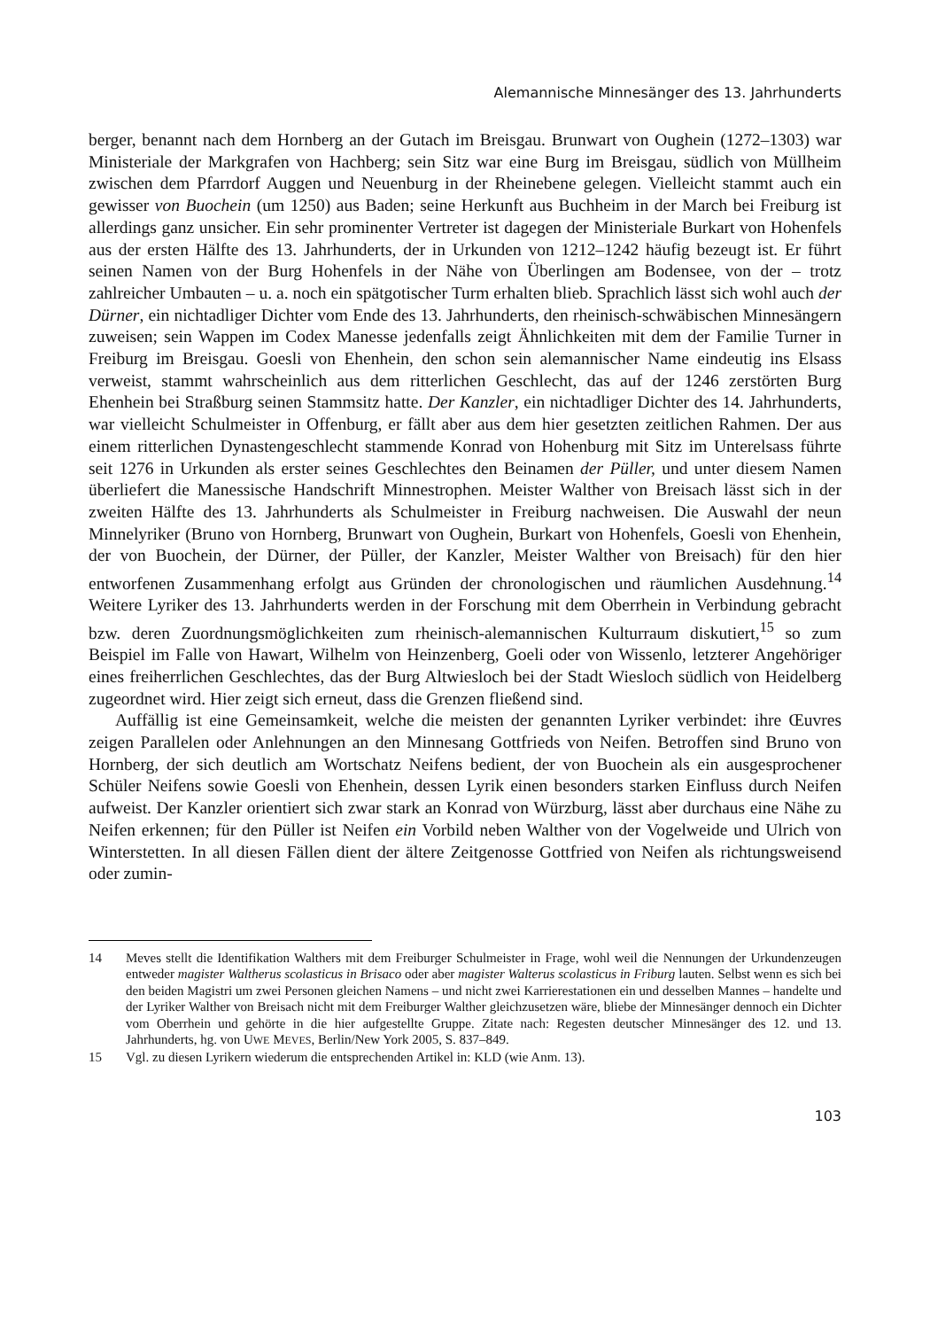Alemannische Minnesänger des 13. Jahrhunderts
berger, benannt nach dem Hornberg an der Gutach im Breisgau. Brunwart von Oughein (1272–1303) war Ministeriale der Markgrafen von Hachberg; sein Sitz war eine Burg im Breisgau, südlich von Müllheim zwischen dem Pfarrdorf Auggen und Neuenburg in der Rheinebene gelegen. Vielleicht stammt auch ein gewisser von Buochein (um 1250) aus Baden; seine Herkunft aus Buchheim in der March bei Freiburg ist allerdings ganz unsicher. Ein sehr prominenter Vertreter ist dagegen der Ministeriale Burkart von Hohenfels aus der ersten Hälfte des 13. Jahrhunderts, der in Urkunden von 1212–1242 häufig bezeugt ist. Er führt seinen Namen von der Burg Hohenfels in der Nähe von Überlingen am Bodensee, von der – trotz zahlreicher Umbauten – u. a. noch ein spätgotischer Turm erhalten blieb. Sprachlich lässt sich wohl auch der Dürner, ein nichtadliger Dichter vom Ende des 13. Jahrhunderts, den rheinisch-schwäbischen Minnesängern zuweisen; sein Wappen im Codex Manesse jedenfalls zeigt Ähnlichkeiten mit dem der Familie Turner in Freiburg im Breisgau. Goesli von Ehenhein, den schon sein alemannischer Name eindeutig ins Elsass verweist, stammt wahrscheinlich aus dem ritterlichen Geschlecht, das auf der 1246 zerstörten Burg Ehenhein bei Straßburg seinen Stammsitz hatte. Der Kanzler, ein nichtadliger Dichter des 14. Jahrhunderts, war vielleicht Schulmeister in Offenburg, er fällt aber aus dem hier gesetzten zeitlichen Rahmen. Der aus einem ritterlichen Dynastengeschlecht stammende Konrad von Hohenburg mit Sitz im Unterelsass führte seit 1276 in Urkunden als erster seines Geschlechtes den Beinamen der Püller, und unter diesem Namen überliefert die Manessische Handschrift Minnestrophen. Meister Walther von Breisach lässt sich in der zweiten Hälfte des 13. Jahrhunderts als Schulmeister in Freiburg nachweisen. Die Auswahl der neun Minnelyriker (Bruno von Hornberg, Brunwart von Oughein, Burkart von Hohenfels, Goesli von Ehenhein, der von Buochein, der Dürner, der Püller, der Kanzler, Meister Walther von Breisach) für den hier entworfenen Zusammenhang erfolgt aus Gründen der chronologischen und räumlichen Ausdehnung.<sup>14</sup> Weitere Lyriker des 13. Jahrhunderts werden in der Forschung mit dem Oberrhein in Verbindung gebracht bzw. deren Zuordnungsmöglichkeiten zum rheinisch-alemannischen Kulturraum diskutiert,<sup>15</sup> so zum Beispiel im Falle von Hawart, Wilhelm von Heinzenberg, Goeli oder von Wissenlo, letzterer Angehöriger eines freiherrlichen Geschlechtes, das der Burg Altwiesloch bei der Stadt Wiesloch südlich von Heidelberg zugeordnet wird. Hier zeigt sich erneut, dass die Grenzen fließend sind.
Auffällig ist eine Gemeinsamkeit, welche die meisten der genannten Lyriker verbindet: ihre Œuvres zeigen Parallelen oder Anlehnungen an den Minnesang Gottfrieds von Neifen. Betroffen sind Bruno von Hornberg, der sich deutlich am Wortschatz Neifens bedient, der von Buochein als ein ausgesprochener Schüler Neifens sowie Goesli von Ehenhein, dessen Lyrik einen besonders starken Einfluss durch Neifen aufweist. Der Kanzler orientiert sich zwar stark an Konrad von Würzburg, lässt aber durchaus eine Nähe zu Neifen erkennen; für den Püller ist Neifen ein Vorbild neben Walther von der Vogelweide und Ulrich von Winterstetten. In all diesen Fällen dient der ältere Zeitgenosse Gottfried von Neifen als richtungsweisend oder zumin-
14 Meves stellt die Identifikation Walthers mit dem Freiburger Schulmeister in Frage, wohl weil die Nennungen der Urkundenzeugen entweder magister Waltherus scolasticus in Brisaco oder aber magister Walterus scolasticus in Friburg lauten. Selbst wenn es sich bei den beiden Magistri um zwei Personen gleichen Namens – und nicht zwei Karrierestationen ein und desselben Mannes – handelte und der Lyriker Walther von Breisach nicht mit dem Freiburger Walther gleichzusetzen wäre, bliebe der Minnesänger dennoch ein Dichter vom Oberrhein und gehörte in die hier aufgestellte Gruppe. Zitate nach: Regesten deutscher Minnesänger des 12. und 13. Jahrhunderts, hg. von UWE MEVES, Berlin/New York 2005, S. 837–849.
15 Vgl. zu diesen Lyrikern wiederum die entsprechenden Artikel in: KLD (wie Anm. 13).
103